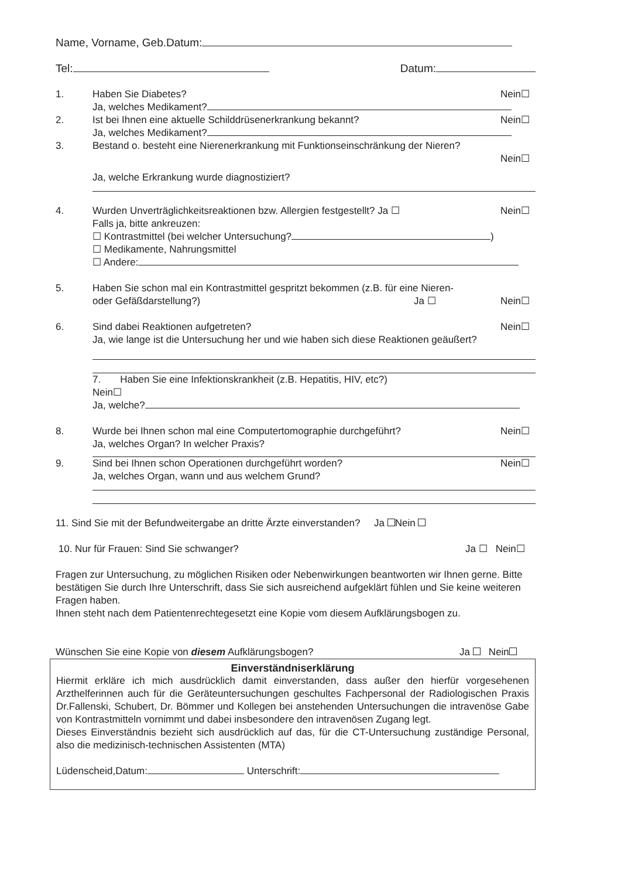Name, Vorname, Geb.Datum:
Tel: Datum:
1. Haben Sie Diabetes? Nein☐
Ja, welches Medikament?
2. Ist bei Ihnen eine aktuelle Schilddrüsenerkrankung bekannt? Nein☐
Ja, welches Medikament?
3. Bestand o. besteht eine Nierenerkrankung mit Funktionseinschränkung der Nieren?
Nein☐
Ja, welche Erkrankung wurde diagnostiziert?
4. Wurden Unverträglichkeitsreaktionen bzw. Allergien festgestellt? Ja ☐ Nein☐
Falls ja, bitte ankreuzen:
☐ Kontrastmittel (bei welcher Untersuchung? )
☐ Medikamente, Nahrungsmittel
☐ Andere:
5. Haben Sie schon mal ein Kontrastmittel gespritzt bekommen (z.B. für eine Nieren-
oder Gefäßdarstellung?) Ja ☐
Nein☐
6. Sind dabei Reaktionen aufgetreten? Nein☐
Ja, wie lange ist die Untersuchung her und wie haben sich diese Reaktionen geäußert?
7. Haben Sie eine Infektionskrankheit (z.B. Hepatitis, HIV, etc?)
Nein☐
Ja, welche?
8. Wurde bei Ihnen schon mal eine Computertomographie durchgeführt? Nein☐
Ja, welches Organ? In welcher Praxis?
9. Sind bei Ihnen schon Operationen durchgeführt worden? Nein☐
Ja, welches Organ, wann und aus welchem Grund?
11. Sind Sie mit der Befundweitergabe an dritte Ärzte einverstanden? Ja Nein
10. Nur für Frauen: Sind Sie schwanger? Ja ☐ Nein☐
Fragen zur Untersuchung, zu möglichen Risiken oder Nebenwirkungen beantworten wir Ihnen gerne. Bitte bestätigen Sie durch Ihre Unterschrift, dass Sie sich ausreichend aufgeklärt fühlen und Sie keine weiteren Fragen haben.
Ihnen steht nach dem Patientenrechtegesetzt eine Kopie vom diesem Aufklärungsbogen zu.
Wünschen Sie eine Kopie von diesem Aufklärungsbogen? Ja Nein
Einverständniserklärung
Hiermit erkläre ich mich ausdrücklich damit einverstanden, dass außer den hierfür vorgesehenen Arzthelferinnen auch für die Geräteuntersuchungen geschultes Fachpersonal der Radiologischen Praxis Dr.Fallenski, Schubert, Dr. Bömmer und Kollegen bei anstehenden Untersuchungen die intravenöse Gabe von Kontrastmitteln vornimmt und dabei insbesondere den intravenösen Zugang legt.
Dieses Einverständnis bezieht sich ausdrücklich auf das, für die CT-Untersuchung zuständige Personal, also die medizinisch-technischen Assistenten (MTA)
Lüdenscheid,Datum: Unterschrift: